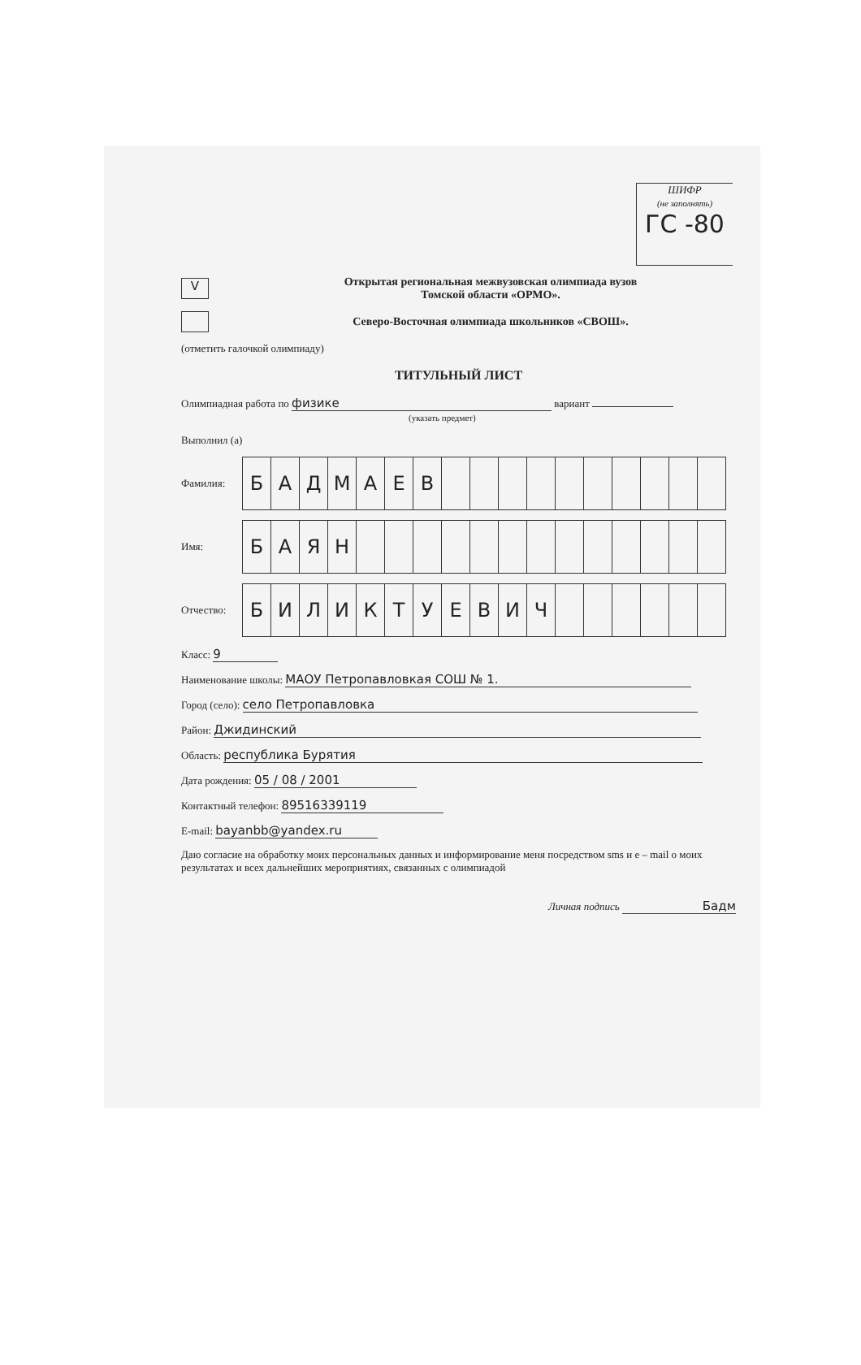ШИФР
(не заполнять)
ГС -80
V
Открытая региональная межвузовская олимпиада вузов
Томской области «ОРМО».
Северо-Восточная олимпиада школьников «СВОШ».
(отметить галочкой олимпиаду)
ТИТУЛЬНЫЙ ЛИСТ
Олимпиадная работа по физике вариант
(указать предмет)
Выполнил (а)
Фамилия:
| Б | А | Д | М | А | Е | В | | | | | | | | | | |
Имя:
| Б | А | Я | Н | | | | | | | | | | | | | |
Отчество:
| Б | И | Л | И | К | Т | У | Е | В | И | Ч | | | | | | |
Класс: 9
Наименование школы: МАОУ Петропавловкая СОШ № 1.
Город (село): село Петропавловка
Район: Джидинский
Область: республика Бурятия
Дата рождения: 05 / 08 / 2001
Контактный телефон: 89516339119
E-mail: bayanbb@yandex.ru
Даю согласие на обработку моих персональных данных и информирование меня посредством sms и e – mail о моих результатах и всех дальнейших мероприятиях, связанных с олимпиадой
Личная подпись Бадм